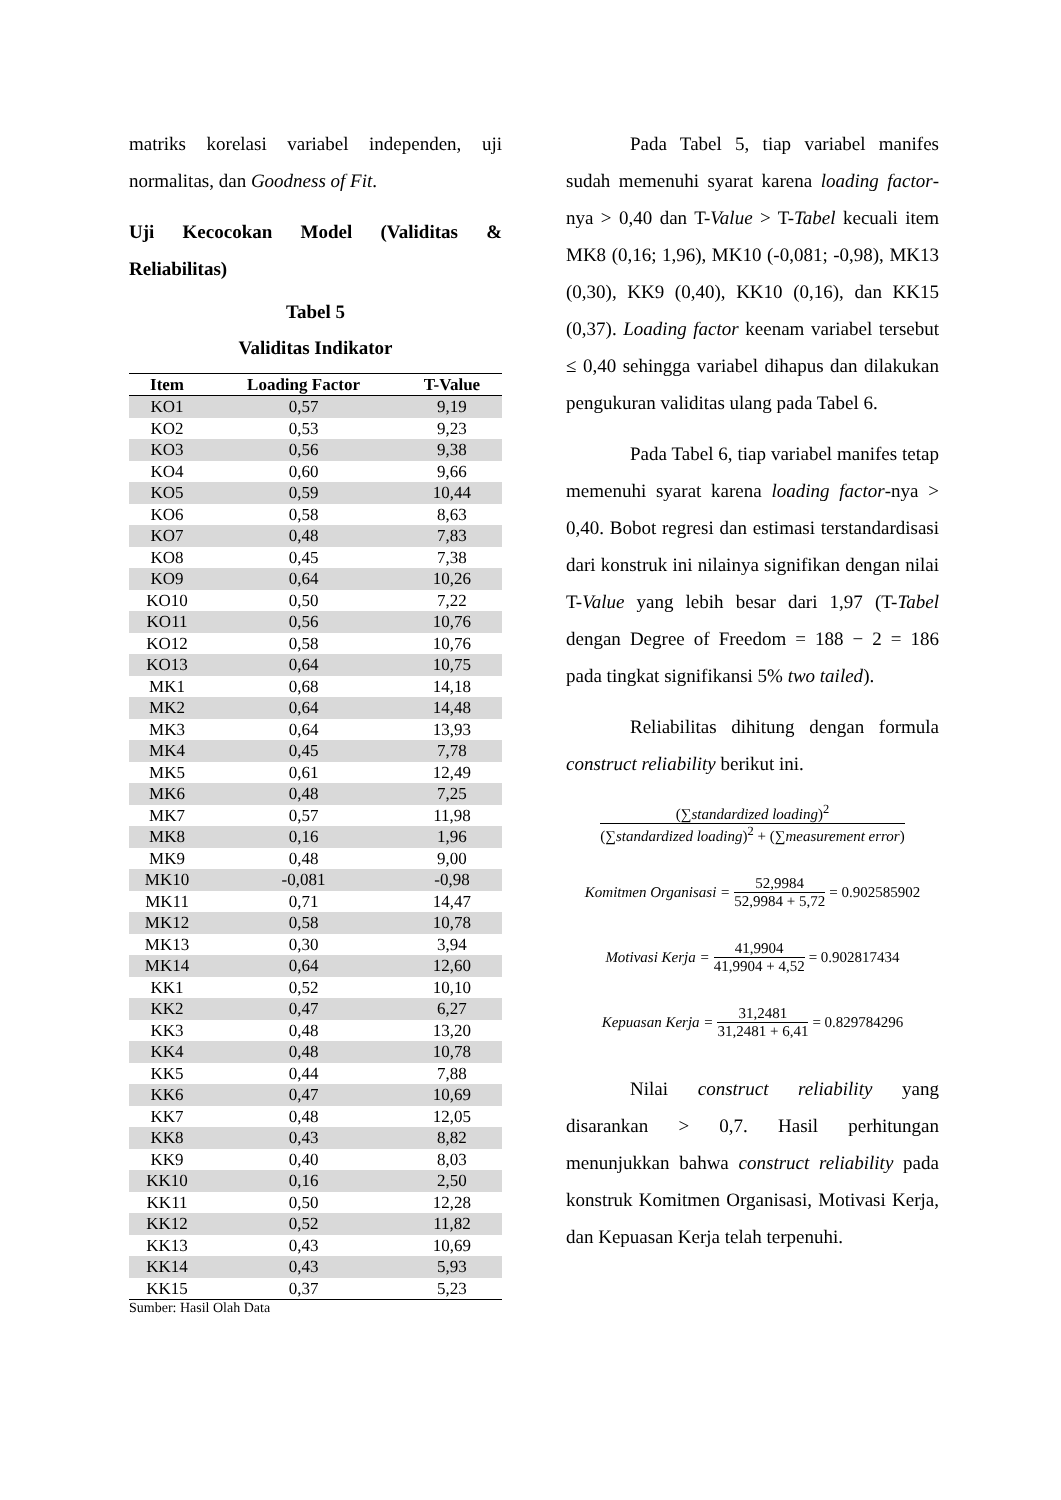matriks korelasi variabel independen, uji normalitas, dan Goodness of Fit.
Uji Kecocokan Model (Validitas & Reliabilitas)
Tabel 5
Validitas Indikator
| Item | Loading Factor | T-Value |
| --- | --- | --- |
| KO1 | 0,57 | 9,19 |
| KO2 | 0,53 | 9,23 |
| KO3 | 0,56 | 9,38 |
| KO4 | 0,60 | 9,66 |
| KO5 | 0,59 | 10,44 |
| KO6 | 0,58 | 8,63 |
| KO7 | 0,48 | 7,83 |
| KO8 | 0,45 | 7,38 |
| KO9 | 0,64 | 10,26 |
| KO10 | 0,50 | 7,22 |
| KO11 | 0,56 | 10,76 |
| KO12 | 0,58 | 10,76 |
| KO13 | 0,64 | 10,75 |
| MK1 | 0,68 | 14,18 |
| MK2 | 0,64 | 14,48 |
| MK3 | 0,64 | 13,93 |
| MK4 | 0,45 | 7,78 |
| MK5 | 0,61 | 12,49 |
| MK6 | 0,48 | 7,25 |
| MK7 | 0,57 | 11,98 |
| MK8 | 0,16 | 1,96 |
| MK9 | 0,48 | 9,00 |
| MK10 | -0,081 | -0,98 |
| MK11 | 0,71 | 14,47 |
| MK12 | 0,58 | 10,78 |
| MK13 | 0,30 | 3,94 |
| MK14 | 0,64 | 12,60 |
| KK1 | 0,52 | 10,10 |
| KK2 | 0,47 | 6,27 |
| KK3 | 0,48 | 13,20 |
| KK4 | 0,48 | 10,78 |
| KK5 | 0,44 | 7,88 |
| KK6 | 0,47 | 10,69 |
| KK7 | 0,48 | 12,05 |
| KK8 | 0,43 | 8,82 |
| KK9 | 0,40 | 8,03 |
| KK10 | 0,16 | 2,50 |
| KK11 | 0,50 | 12,28 |
| KK12 | 0,52 | 11,82 |
| KK13 | 0,43 | 10,69 |
| KK14 | 0,43 | 5,93 |
| KK15 | 0,37 | 5,23 |
Sumber: Hasil Olah Data
Pada Tabel 5, tiap variabel manifes sudah memenuhi syarat karena loading factor-nya > 0,40 dan T-Value > T-Tabel kecuali item MK8 (0,16; 1,96), MK10 (-0,081; -0,98), MK13 (0,30), KK9 (0,40), KK10 (0,16), dan KK15 (0,37). Loading factor keenam variabel tersebut ≤ 0,40 sehingga variabel dihapus dan dilakukan pengukuran validitas ulang pada Tabel 6.
Pada Tabel 6, tiap variabel manifes tetap memenuhi syarat karena loading factor-nya > 0,40. Bobot regresi dan estimasi terstandardisasi dari konstruk ini nilainya signifikan dengan nilai T-Value yang lebih besar dari 1,97 (T-Tabel dengan Degree of Freedom = 188 − 2 = 186 pada tingkat signifikansi 5% two tailed).
Reliabilitas dihitung dengan formula construct reliability berikut ini.
(∑standardized loading)<sup>2</sup> (∑standardized loading)<sup>2</sup> + (∑measurement error)
Komitmen Organisasi = 52,9984 52,9984 + 5,72 = 0.902585902
Motivasi Kerja = 41,9904 41,9904 + 4,52 = 0.902817434
Kepuasan Kerja = 31,2481 31,2481 + 6,41 = 0.829784296
Nilai construct reliability yang disarankan > 0,7. Hasil perhitungan menunjukkan bahwa construct reliability pada konstruk Komitmen Organisasi, Motivasi Kerja, dan Kepuasan Kerja telah terpenuhi.